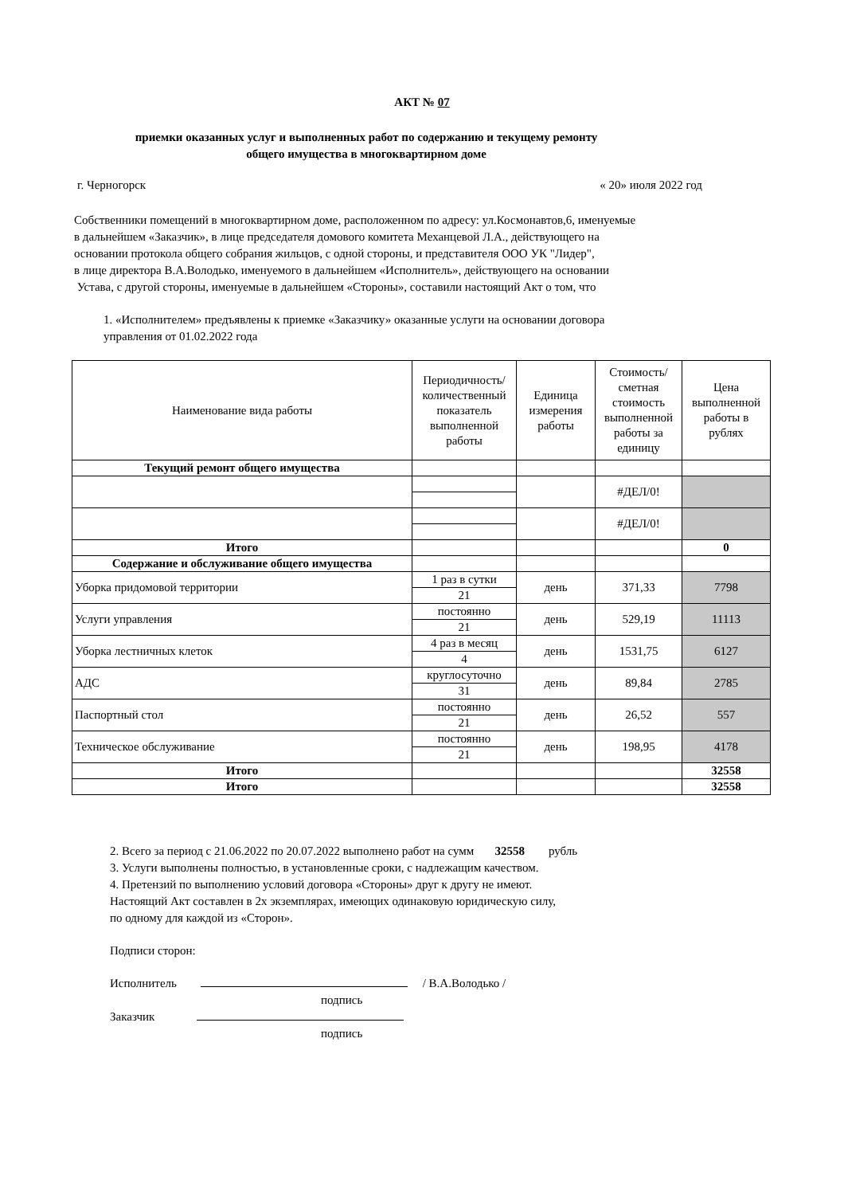АКТ № 07
приемки оказанных услуг и выполненных работ по содержанию и текущему ремонту
общего имущества в многоквартирном доме
г. Черногорск « 20» июля 2022 год
Собственники помещений в многоквартирном доме, расположенном по адресу: ул.Космонавтов,6, именуемые
в дальнейшем «Заказчик», в лице председателя домового комитета Механцевой Л.А., действующего на
основании протокола общего собрания жильцов, с одной стороны, и представителя ООО УК "Лидер",
в лице директора В.А.Володько, именуемого в дальнейшем «Исполнитель», действующего на основании
Устава, с другой стороны, именуемые в дальнейшем «Стороны», составили настоящий Акт о том, что
1. «Исполнителем» предъявлены к приемке «Заказчику» оказанные услуги на основании договора
управления от 01.02.2022 года
| Наименование вида работы | Периодичность/количественный показатель выполненной работы | Единица измерения работы | Стоимость/ сметная стоимость выполненной работы за единицу | Цена выполненной работы в рублях |
| Текущий ремонт общего имущества | | | | |
| | | | #ДЕЛ/0! | |
| | | | #ДЕЛ/0! | |
| Итого | | | | 0 |
| Содержание и обслуживание общего имущества | | | | |
| Уборка придомовой территории | 1 раз в сутки | день | 371,33 | 7798 |
| | 21 | | | |
| Услуги управления | постоянно | день | 529,19 | 11113 |
| | 21 | | | |
| Уборка лестничных клеток | 4 раз в месяц | день | 1531,75 | 6127 |
| | 4 | | | |
| АДС | круглосуточно | день | 89,84 | 2785 |
| | 31 | | | |
| Паспортный стол | постоянно | день | 26,52 | 557 |
| | 21 | | | |
| Техническое обслуживание | постоянно | день | 198,95 | 4178 |
| | 21 | | | |
| Итого | | | | 32558 |
| Итого | | | | 32558 |
2. Всего за период с 21.06.2022 по 20.07.2022 выполнено работ на сумм 32558 рубль
3. Услуги выполнены полностью, в установленные сроки, с надлежащим качеством.
4. Претензий по выполнению условий договора «Стороны» друг к другу не имеют.
Настоящий Акт составлен в 2х экземплярах, имеющих одинаковую юридическую силу,
по одному для каждой из «Сторон».
Подписи сторон:
Исполнитель / В.А.Володько /
подпись
Заказчик
подпись